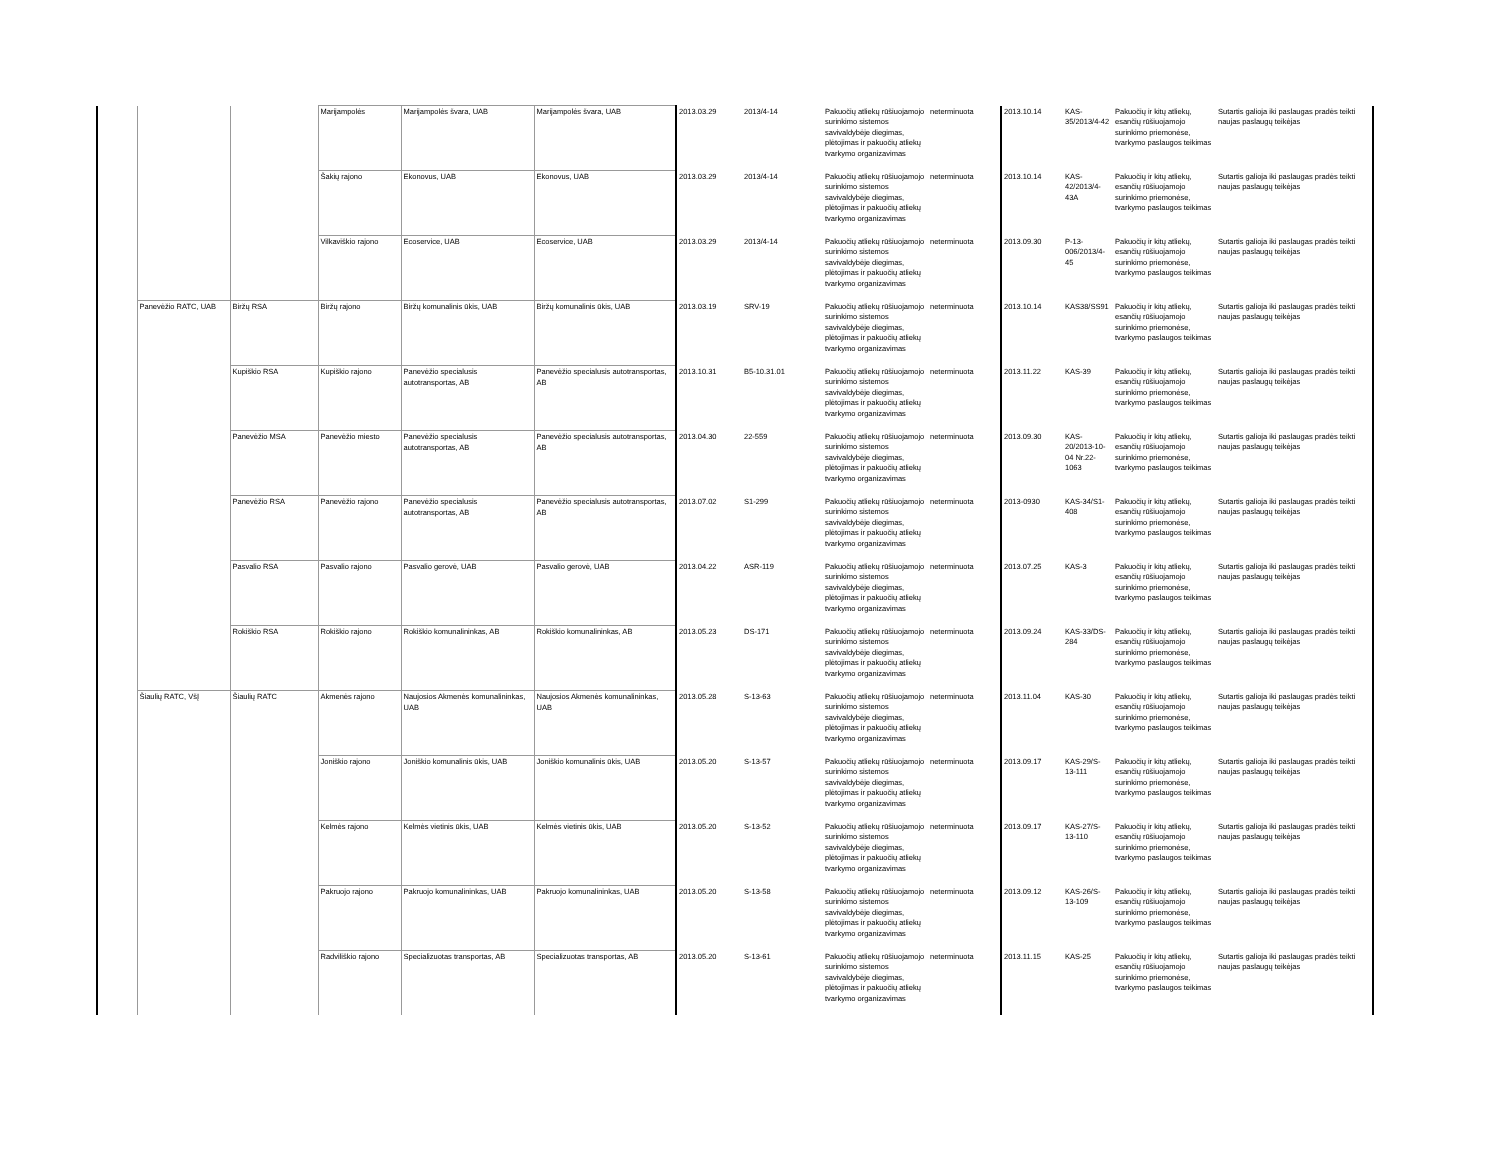| | | | Marijampolės | Marijampolės švara, UAB | Marijampolės švara, UAB | 2013.03.29 | 2013/4-14 | Pakuočių atliekų rūšiuojamojo surinkimo sistemos savivaldybėje diegimas, plėtojimas ir pakuočių atliekų tvarkymo organizavimas | neterminuota | 2013.10.14 | KAS-35/2013/4-42 | Pakuočių ir kitų atliekų, esančių rūšiuojamojo surinkimo priemonėse, tvarkymo paslaugos teikimas | Sutartis galioja iki paslaugas pradės teikti naujas paslaugų teikėjas |
| | | | Šakių rajono | Ekonovus, UAB | Ekonovus, UAB | 2013.03.29 | 2013/4-14 | Pakuočių atliekų rūšiuojamojo surinkimo sistemos savivaldybėje diegimas, plėtojimas ir pakuočių atliekų tvarkymo organizavimas | neterminuota | 2013.10.14 | KAS-42/2013/4-43A | Pakuočių ir kitų atliekų, esančių rūšiuojamojo surinkimo priemonėse, tvarkymo paslaugos teikimas | Sutartis galioja iki paslaugas pradės teikti naujas paslaugų teikėjas |
| | | | Vilkaviškio rajono | Ecoservice, UAB | Ecoservice, UAB | 2013.03.29 | 2013/4-14 | Pakuočių atliekų rūšiuojamojo surinkimo sistemos savivaldybėje diegimas, plėtojimas ir pakuočių atliekų tvarkymo organizavimas | neterminuota | 2013.09.30 | P-13-006/2013/4-45 | Pakuočių ir kitų atliekų, esančių rūšiuojamojo surinkimo priemonėse, tvarkymo paslaugos teikimas | Sutartis galioja iki paslaugas pradės teikti naujas paslaugų teikėjas |
| | Panevėžio RATC, UAB | Biržų RSA | Biržų rajono | Biržų komunalinis ūkis, UAB | Biržų komunalinis ūkis, UAB | 2013.03.19 | SRV-19 | Pakuočių atliekų rūšiuojamojo surinkimo sistemos savivaldybėje diegimas, plėtojimas ir pakuočių atliekų tvarkymo organizavimas | neterminuota | 2013.10.14 | KAS38/SS91 | Pakuočių ir kitų atliekų, esančių rūšiuojamojo surinkimo priemonėse, tvarkymo paslaugos teikimas | Sutartis galioja iki paslaugas pradės teikti naujas paslaugų teikėjas |
| | | Kupiškio RSA | Kupiškio rajono | Panevėžio specialusis autotransportas, AB | Panevėžio specialusis autotransportas, AB | 2013.10.31 | B5-10.31.01 | Pakuočių atliekų rūšiuojamojo surinkimo sistemos savivaldybėje diegimas, plėtojimas ir pakuočių atliekų tvarkymo organizavimas | neterminuota | 2013.11.22 | KAS-39 | Pakuočių ir kitų atliekų, esančių rūšiuojamojo surinkimo priemonėse, tvarkymo paslaugos teikimas | Sutartis galioja iki paslaugas pradės teikti naujas paslaugų teikėjas |
| | | Panevėžio MSA | Panevėžio miesto | Panevėžio specialusis autotransportas, AB | Panevėžio specialusis autotransportas, AB | 2013.04.30 | 22-559 | Pakuočių atliekų rūšiuojamojo surinkimo sistemos savivaldybėje diegimas, plėtojimas ir pakuočių atliekų tvarkymo organizavimas | neterminuota | 2013.09.30 | KAS-20/2013-10-04 Nr.22-1063 | Pakuočių ir kitų atliekų, esančių rūšiuojamojo surinkimo priemonėse, tvarkymo paslaugos teikimas | Sutartis galioja iki paslaugas pradės teikti naujas paslaugų teikėjas |
| | | Panevėžio RSA | Panevėžio rajono | Panevėžio specialusis autotransportas, AB | Panevėžio specialusis autotransportas, AB | 2013.07.02 | S1-299 | Pakuočių atliekų rūšiuojamojo surinkimo sistemos savivaldybėje diegimas, plėtojimas ir pakuočių atliekų tvarkymo organizavimas | neterminuota | 2013-0930 | KAS-34/S1-408 | Pakuočių ir kitų atliekų, esančių rūšiuojamojo surinkimo priemonėse, tvarkymo paslaugos teikimas | Sutartis galioja iki paslaugas pradės teikti naujas paslaugų teikėjas |
| | | Pasvalio RSA | Pasvalio rajono | Pasvalio gerovė, UAB | Pasvalio gerovė, UAB | 2013.04.22 | ASR-119 | Pakuočių atliekų rūšiuojamojo surinkimo sistemos savivaldybėje diegimas, plėtojimas ir pakuočių atliekų tvarkymo organizavimas | neterminuota | 2013.07.25 | KAS-3 | Pakuočių ir kitų atliekų, esančių rūšiuojamojo surinkimo priemonėse, tvarkymo paslaugos teikimas | Sutartis galioja iki paslaugas pradės teikti naujas paslaugų teikėjas |
| | | Rokiškio RSA | Rokiškio rajono | Rokiškio komunalininkas, AB | Rokiškio komunalininkas, AB | 2013.05.23 | DS-171 | Pakuočių atliekų rūšiuojamojo surinkimo sistemos savivaldybėje diegimas, plėtojimas ir pakuočių atliekų tvarkymo organizavimas | neterminuota | 2013.09.24 | KAS-33/DS-284 | Pakuočių ir kitų atliekų, esančių rūšiuojamojo surinkimo priemonėse, tvarkymo paslaugos teikimas | Sutartis galioja iki paslaugas pradės teikti naujas paslaugų teikėjas |
| | Šiaulių RATC, VšĮ | Šiaulių RATC | Akmenės rajono | Naujosios Akmenės komunalininkas, UAB | Naujosios Akmenės komunalininkas, UAB | 2013.05.28 | S-13-63 | Pakuočių atliekų rūšiuojamojo surinkimo sistemos savivaldybėje diegimas, plėtojimas ir pakuočių atliekų tvarkymo organizavimas | neterminuota | 2013.11.04 | KAS-30 | Pakuočių ir kitų atliekų, esančių rūšiuojamojo surinkimo priemonėse, tvarkymo paslaugos teikimas | Sutartis galioja iki paslaugas pradės teikti naujas paslaugų teikėjas |
| | | | Joniškio rajono | Joniškio komunalinis ūkis, UAB | Joniškio komunalinis ūkis, UAB | 2013.05.20 | S-13-57 | Pakuočių atliekų rūšiuojamojo surinkimo sistemos savivaldybėje diegimas, plėtojimas ir pakuočių atliekų tvarkymo organizavimas | neterminuota | 2013.09.17 | KAS-29/S-13-111 | Pakuočių ir kitų atliekų, esančių rūšiuojamojo surinkimo priemonėse, tvarkymo paslaugos teikimas | Sutartis galioja iki paslaugas pradės teikti naujas paslaugų teikėjas |
| | | | Kelmės rajono | Kelmės vietinis ūkis, UAB | Kelmės vietinis ūkis, UAB | 2013.05.20 | S-13-52 | Pakuočių atliekų rūšiuojamojo surinkimo sistemos savivaldybėje diegimas, plėtojimas ir pakuočių atliekų tvarkymo organizavimas | neterminuota | 2013.09.17 | KAS-27/S-13-110 | Pakuočių ir kitų atliekų, esančių rūšiuojamojo surinkimo priemonėse, tvarkymo paslaugos teikimas | Sutartis galioja iki paslaugas pradės teikti naujas paslaugų teikėjas |
| | | | Pakruojo rajono | Pakruojo komunalininkas, UAB | Pakruojo komunalininkas, UAB | 2013.05.20 | S-13-58 | Pakuočių atliekų rūšiuojamojo surinkimo sistemos savivaldybėje diegimas, plėtojimas ir pakuočių atliekų tvarkymo organizavimas | neterminuota | 2013.09.12 | KAS-26/S-13-109 | Pakuočių ir kitų atliekų, esančių rūšiuojamojo surinkimo priemonėse, tvarkymo paslaugos teikimas | Sutartis galioja iki paslaugas pradės teikti naujas paslaugų teikėjas |
| | | | Radviliškio rajono | Specializuotas transportas, AB | Specializuotas transportas, AB | 2013.05.20 | S-13-61 | Pakuočių atliekų rūšiuojamojo surinkimo sistemos savivaldybėje diegimas, plėtojimas ir pakuočių atliekų tvarkymo organizavimas | neterminuota | 2013.11.15 | KAS-25 | Pakuočių ir kitų atliekų, esančių rūšiuojamojo surinkimo priemonėse, tvarkymo paslaugos teikimas | Sutartis galioja iki paslaugas pradės teikti naujas paslaugų teikėjas |